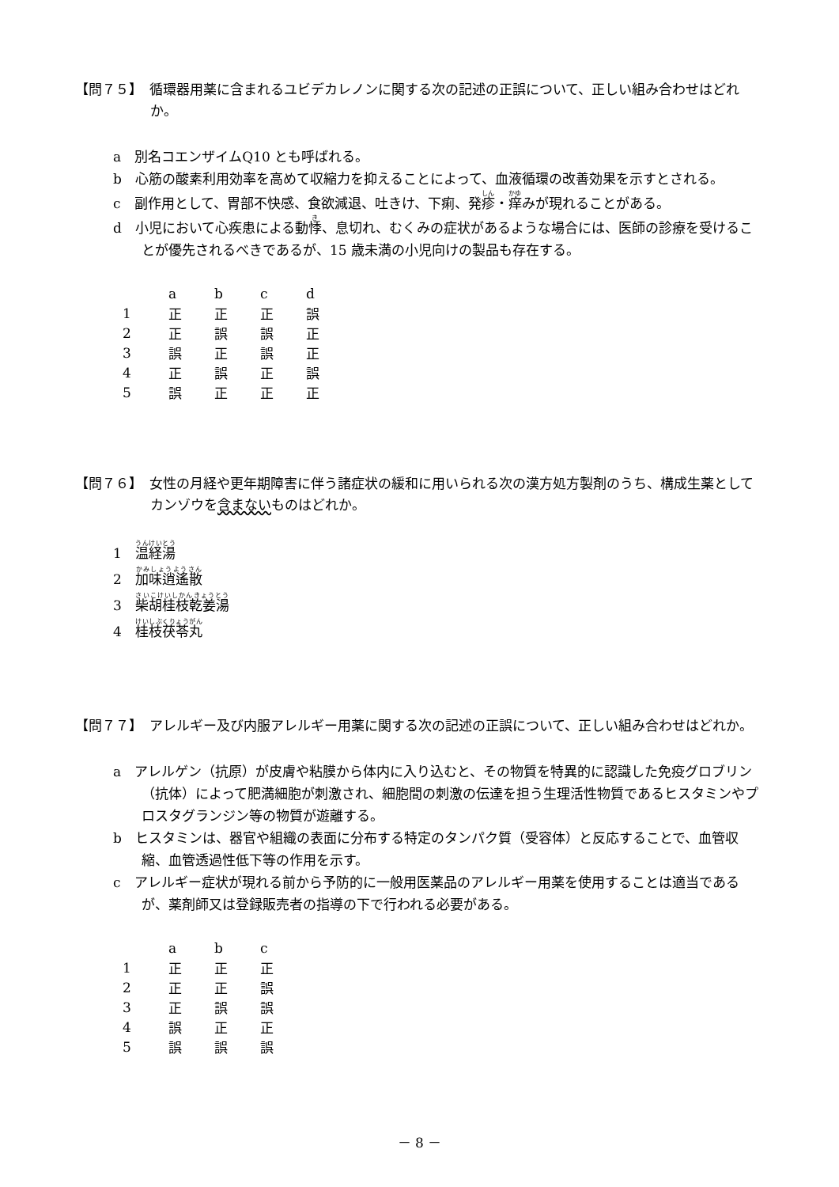【問７５】　循環器用薬に含まれるユビデカレノンに関する次の記述の正誤について、正しい組み合わせはどれか。
a　別名コエンザイムQ10 とも呼ばれる。
b　心筋の酸素利用効率を高めて収縮力を抑えることによって、血液循環の改善効果を示すとされる。
c　副作用として、胃部不快感、食欲減退、吐きけ、下痢、発疹・痒みが現れることがある。
d　小児において心疾患による動悸、息切れ、むくみの症状があるような場合には、医師の診療を受けることが優先されるべきであるが、15 歳未満の小児向けの製品も存在する。
| | a | b | c | d |
| --- | --- | --- | --- | --- |
| 1 | 正 | 正 | 正 | 誤 |
| 2 | 正 | 誤 | 誤 | 正 |
| 3 | 誤 | 正 | 誤 | 正 |
| 4 | 正 | 誤 | 正 | 誤 |
| 5 | 誤 | 正 | 正 | 正 |
【問７６】　女性の月経や更年期障害に伴う諸症状の緩和に用いられる次の漢方処方製剤のうち、構成生薬としてカンゾウを含まないものはどれか。
1　温経湯
2　加味逍遙散
3　柴胡桂枝乾姜湯
4　桂枝茯苓丸
【問７７】　アレルギー及び内服アレルギー用薬に関する次の記述の正誤について、正しい組み合わせはどれか。
a　アレルゲン（抗原）が皮膚や粘膜から体内に入り込むと、その物質を特異的に認識した免疫グロブリン（抗体）によって肥満細胞が刺激され、細胞間の刺激の伝達を担う生理活性物質であるヒスタミンやプロスタグランジン等の物質が遊離する。
b　ヒスタミンは、器官や組織の表面に分布する特定のタンパク質（受容体）と反応することで、血管収縮、血管透過性低下等の作用を示す。
c　アレルギー症状が現れる前から予防的に一般用医薬品のアレルギー用薬を使用することは適当であるが、薬剤師又は登録販売者の指導の下で行われる必要がある。
| | a | b | c |
| --- | --- | --- | --- |
| 1 | 正 | 正 | 正 |
| 2 | 正 | 正 | 誤 |
| 3 | 正 | 誤 | 誤 |
| 4 | 誤 | 正 | 正 |
| 5 | 誤 | 誤 | 誤 |
－ 8 －